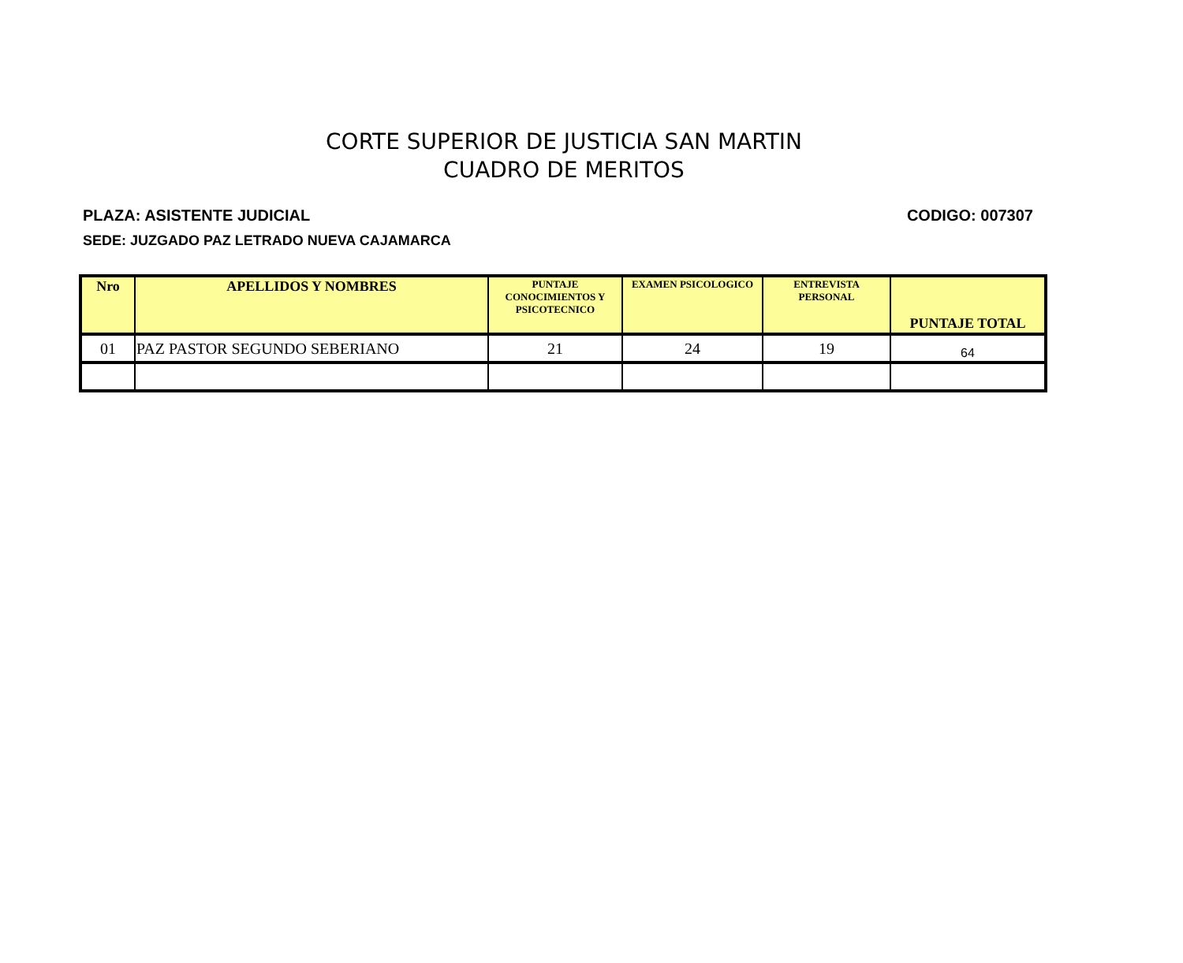CORTE SUPERIOR DE JUSTICIA SAN MARTIN
CUADRO DE MERITOS
PLAZA: ASISTENTE JUDICIAL CODIGO: 007307
SEDE: JUZGADO PAZ LETRADO NUEVA CAJAMARCA
| Nro | APELLIDOS Y NOMBRES | PUNTAJE CONOCIMIENTOS Y PSICOTECNICO | EXAMEN PSICOLOGICO | ENTREVISTA PERSONAL | PUNTAJE TOTAL |
| --- | --- | --- | --- | --- | --- |
| 01 | PAZ PASTOR SEGUNDO SEBERIANO | 21 | 24 | 19 | 64 |